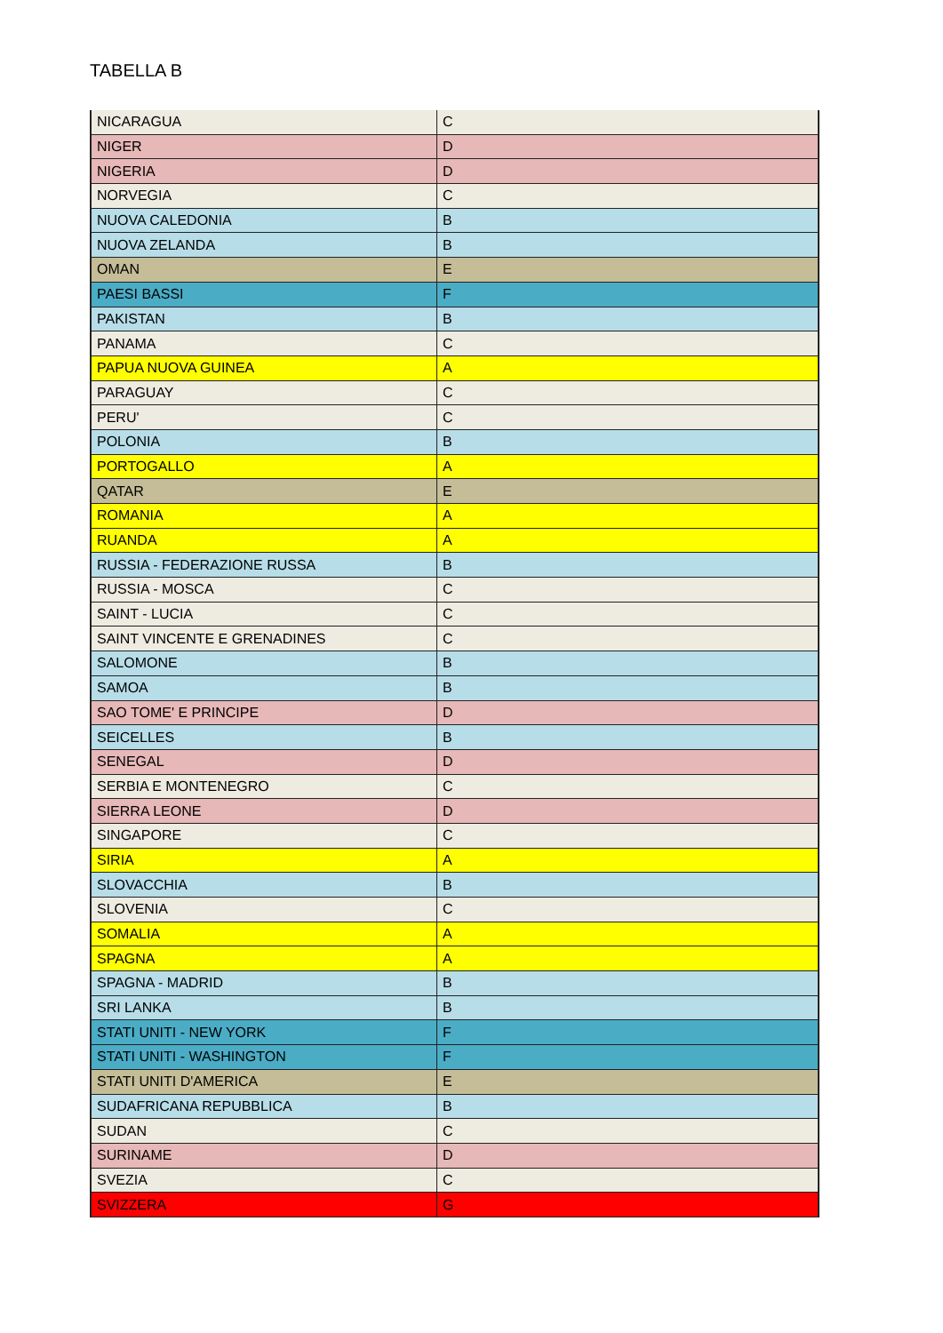TABELLA B
| NICARAGUA | C |
| NIGER | D |
| NIGERIA | D |
| NORVEGIA | C |
| NUOVA CALEDONIA | B |
| NUOVA ZELANDA | B |
| OMAN | E |
| PAESI BASSI | F |
| PAKISTAN | B |
| PANAMA | C |
| PAPUA NUOVA GUINEA | A |
| PARAGUAY | C |
| PERU' | C |
| POLONIA | B |
| PORTOGALLO | A |
| QATAR | E |
| ROMANIA | A |
| RUANDA | A |
| RUSSIA - FEDERAZIONE RUSSA | B |
| RUSSIA - MOSCA | C |
| SAINT - LUCIA | C |
| SAINT VINCENTE E GRENADINES | C |
| SALOMONE | B |
| SAMOA | B |
| SAO TOME' E PRINCIPE | D |
| SEICELLES | B |
| SENEGAL | D |
| SERBIA E MONTENEGRO | C |
| SIERRA LEONE | D |
| SINGAPORE | C |
| SIRIA | A |
| SLOVACCHIA | B |
| SLOVENIA | C |
| SOMALIA | A |
| SPAGNA | A |
| SPAGNA - MADRID | B |
| SRI LANKA | B |
| STATI UNITI - NEW YORK | F |
| STATI UNITI - WASHINGTON | F |
| STATI UNITI D'AMERICA | E |
| SUDAFRICANA REPUBBLICA | B |
| SUDAN | C |
| SURINAME | D |
| SVEZIA | C |
| SVIZZERA | G |